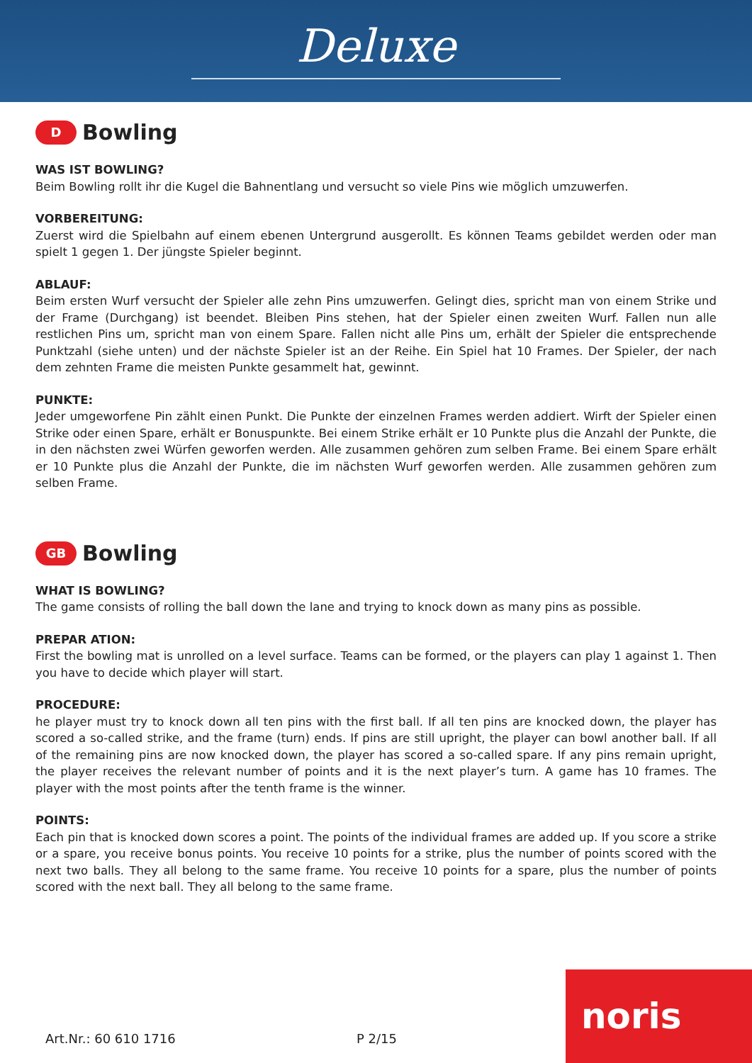Deluxe
D
Bowling
WAS IST BOWLING?
Beim Bowling rollt ihr die Kugel die Bahnentlang und versucht so viele Pins wie möglich umzuwerfen.
VORBEREITUNG:
Zuerst wird die Spielbahn auf einem ebenen Untergrund ausgerollt. Es können Teams gebildet werden oder man spielt 1 gegen 1. Der jüngste Spieler beginnt.
ABLAUF:
Beim ersten Wurf versucht der Spieler alle zehn Pins umzuwerfen. Gelingt dies, spricht man von einem Strike und der Frame (Durchgang) ist beendet. Bleiben Pins stehen, hat der Spieler einen zweiten Wurf. Fallen nun alle restlichen Pins um, spricht man von einem Spare. Fallen nicht alle Pins um, erhält der Spieler die entsprechende Punktzahl (siehe unten) und der nächste Spieler ist an der Reihe. Ein Spiel hat 10 Frames. Der Spieler, der nach dem zehnten Frame die meisten Punkte gesammelt hat, gewinnt.
PUNKTE:
Jeder umgeworfene Pin zählt einen Punkt. Die Punkte der einzelnen Frames werden addiert. Wirft der Spieler einen Strike oder einen Spare, erhält er Bonuspunkte. Bei einem Strike erhält er 10 Punkte plus die Anzahl der Punkte, die in den nächsten zwei Würfen geworfen werden. Alle zusammen gehören zum selben Frame. Bei einem Spare erhält er 10 Punkte plus die Anzahl der Punkte, die im nächsten Wurf geworfen werden. Alle zusammen gehören zum selben Frame.
GB
Bowling
WHAT IS BOWLING?
The game consists of rolling the ball down the lane and trying to knock down as many pins as possible.
PREPAR ATION:
First the bowling mat is unrolled on a level surface. Teams can be formed, or the players can play 1 against 1. Then you have to decide which player will start.
PROCEDURE:
he player must try to knock down all ten pins with the first ball. If all ten pins are knocked down, the player has scored a so-called strike, and the frame (turn) ends. If pins are still upright, the player can bowl another ball. If all of the remaining pins are now knocked down, the player has scored a so-called spare. If any pins remain upright, the player receives the relevant number of points and it is the next player’s turn. A game has 10 frames. The player with the most points after the tenth frame is the winner.
POINTS:
Each pin that is knocked down scores a point. The points of the individual frames are added up. If you score a strike or a spare, you receive bonus points. You receive 10 points for a strike, plus the number of points scored with the next two balls. They all belong to the same frame. You receive 10 points for a spare, plus the number of points scored with the next ball. They all belong to the same frame.
Art.Nr.: 60 610 1716 P 2/15
noris